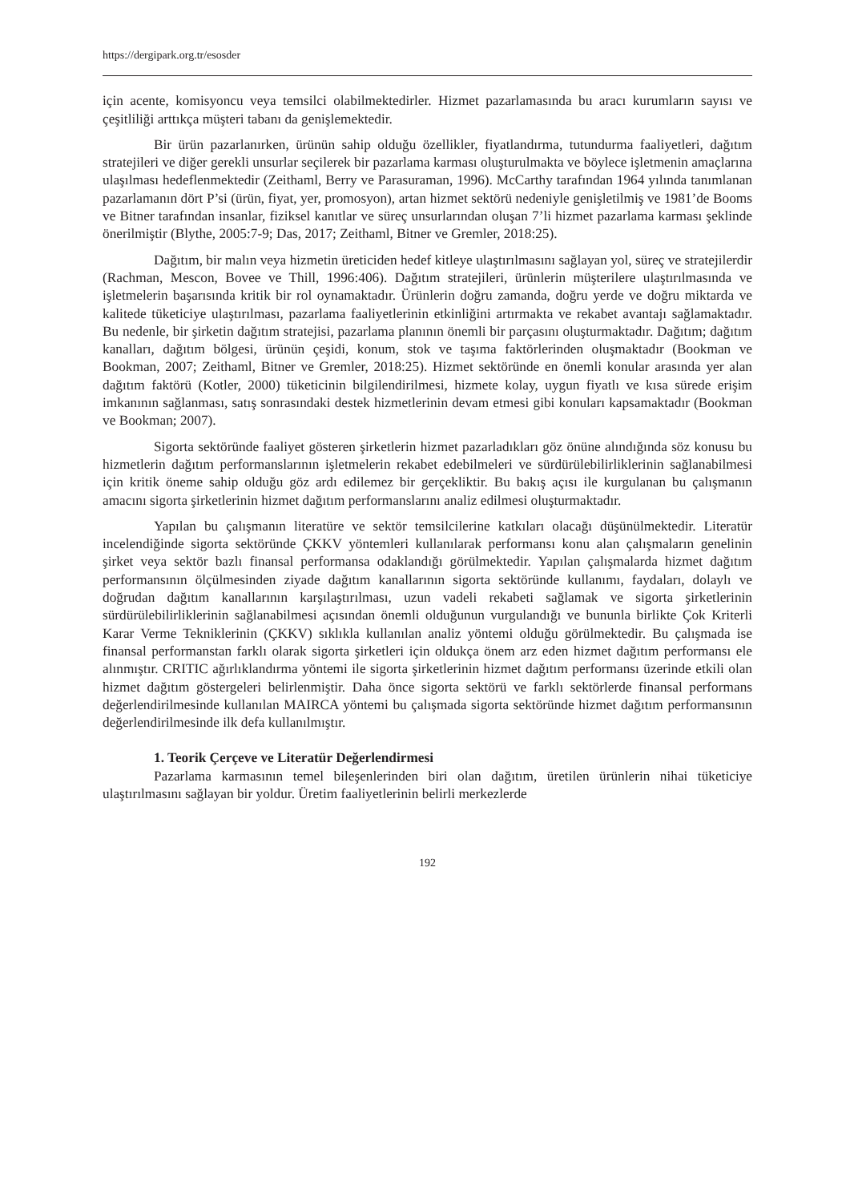https://dergipark.org.tr/esosder
için acente, komisyoncu veya temsilci olabilmektedirler. Hizmet pazarlamasında bu aracı kurumların sayısı ve çeşitliliği arttıkça müşteri tabanı da genişlemektedir.
Bir ürün pazarlanırken, ürünün sahip olduğu özellikler, fiyatlandırma, tutundurma faaliyetleri, dağıtım stratejileri ve diğer gerekli unsurlar seçilerek bir pazarlama karması oluşturulmakta ve böylece işletmenin amaçlarına ulaşılması hedeflenmektedir (Zeithaml, Berry ve Parasuraman, 1996). McCarthy tarafından 1964 yılında tanımlanan pazarlamanın dört P’si (ürün, fiyat, yer, promosyon), artan hizmet sektörü nedeniyle genişletilmiş ve 1981’de Booms ve Bitner tarafından insanlar, fiziksel kanıtlar ve süreç unsurlarından oluşan 7’li hizmet pazarlama karması şeklinde önerilmiştir (Blythe, 2005:7-9; Das, 2017; Zeithaml, Bitner ve Gremler, 2018:25).
Dağıtım, bir malın veya hizmetin üreticiden hedef kitleye ulaştırılmasını sağlayan yol, süreç ve stratejilerdir (Rachman, Mescon, Bovee ve Thill, 1996:406). Dağıtım stratejileri, ürünlerin müşterilere ulaştırılmasında ve işletmelerin başarısında kritik bir rol oynamaktadır. Ürünlerin doğru zamanda, doğru yerde ve doğru miktarda ve kalitede tüketiciye ulaştırılması, pazarlama faaliyetlerinin etkinliğini artırmakta ve rekabet avantajı sağlamaktadır. Bu nedenle, bir şirketin dağıtım stratejisi, pazarlama planının önemli bir parçasını oluşturmaktadır. Dağıtım; dağıtım kanalları, dağıtım bölgesi, ürünün çeşidi, konum, stok ve taşıma faktörlerinden oluşmaktadır (Bookman ve Bookman, 2007; Zeithaml, Bitner ve Gremler, 2018:25). Hizmet sektöründe en önemli konular arasında yer alan dağıtım faktörü (Kotler, 2000) tüketicinin bilgilendirilmesi, hizmete kolay, uygun fiyatlı ve kısa sürede erişim imkanının sağlanması, satış sonrasındaki destek hizmetlerinin devam etmesi gibi konuları kapsamaktadır (Bookman ve Bookman; 2007).
Sigorta sektöründe faaliyet gösteren şirketlerin hizmet pazarladıkları göz önüne alındığında söz konusu bu hizmetlerin dağıtım performanslarının işletmelerin rekabet edebilmeleri ve sürdürülebilirliklerinin sağlanabilmesi için kritik öneme sahip olduğu göz ardı edilemez bir gerçekliktir. Bu bakış açısı ile kurgulanan bu çalışmanın amacını sigorta şirketlerinin hizmet dağıtım performanslarını analiz edilmesi oluşturmaktadır.
Yapılan bu çalışmanın literatüre ve sektör temsilcilerine katkıları olacağı düşünülmektedir. Literatür incelendiğinde sigorta sektöründe ÇKKV yöntemleri kullanılarak performansı konu alan çalışmaların genelinin şirket veya sektör bazlı finansal performansa odaklandığı görülmektedir. Yapılan çalışmalarda hizmet dağıtım performansının ölçülmesinden ziyade dağıtım kanallarının sigorta sektöründe kullanımı, faydaları, dolaylı ve doğrudan dağıtım kanallarının karşılaştırılması, uzun vadeli rekabeti sağlamak ve sigorta şirketlerinin sürdürülebilirliklerinin sağlanabilmesi açısından önemli olduğunun vurgulandığı ve bununla birlikte Çok Kriterli Karar Verme Tekniklerinin (ÇKKV) sıklıkla kullanılan analiz yöntemi olduğu görülmektedir. Bu çalışmada ise finansal performanstan farklı olarak sigorta şirketleri için oldukça önem arz eden hizmet dağıtım performansı ele alınmıştır. CRITIC ağırlıklandırma yöntemi ile sigorta şirketlerinin hizmet dağıtım performansı üzerinde etkili olan hizmet dağıtım göstergeleri belirlenmiştir. Daha önce sigorta sektörü ve farklı sektörlerde finansal performans değerlendirilmesinde kullanılan MAIRCA yöntemi bu çalışmada sigorta sektöründe hizmet dağıtım performansının değerlendirilmesinde ilk defa kullanılmıştır.
1. Teorik Çerçeve ve Literatür Değerlendirmesi
Pazarlama karmasının temel bileşenlerinden biri olan dağıtım, üretilen ürünlerin nihai tüketiciye ulaştırılmasını sağlayan bir yoldur. Üretim faaliyetlerinin belirli merkezlerde
192